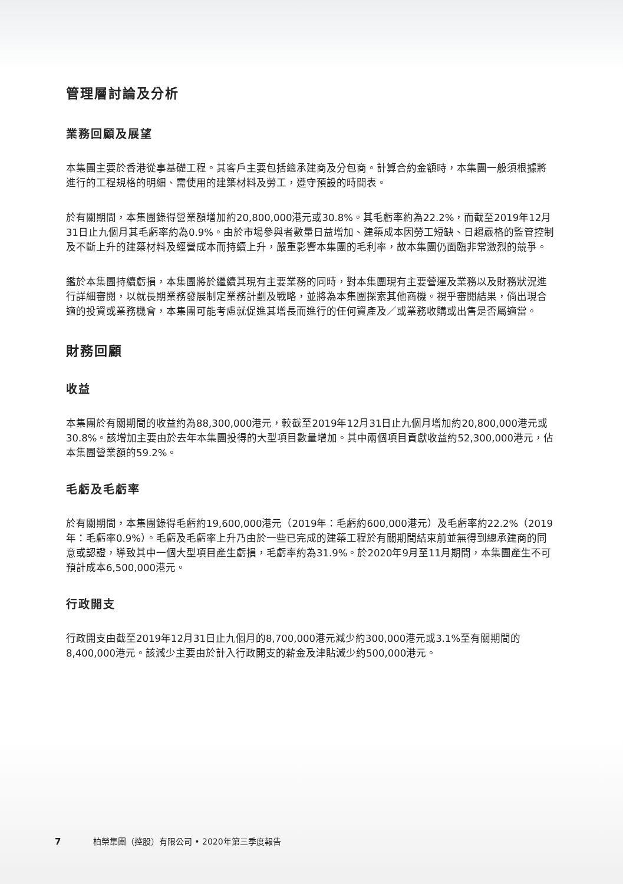管理層討論及分析
業務回顧及展望
本集團主要於香港從事基礎工程。其客戶主要包括總承建商及分包商。計算合約金額時，本集團一般須根據將進行的工程規格的明細、需使用的建築材料及勞工，遵守預設的時間表。
於有關期間，本集團錄得營業額增加約20,800,000港元或30.8%。其毛虧率約為22.2%，而截至2019年12月31日止九個月其毛虧率約為0.9%。由於市場參與者數量日益增加、建築成本因勞工短缺、日趨嚴格的監管控制及不斷上升的建築材料及經營成本而持續上升，嚴重影響本集團的毛利率，故本集團仍面臨非常激烈的競爭。
鑑於本集團持續虧損，本集團將於繼續其現有主要業務的同時，對本集團現有主要營運及業務以及財務狀況進行詳細審閱，以就長期業務發展制定業務計劃及戰略，並將為本集團探索其他商機。視乎審閱結果，倘出現合適的投資或業務機會，本集團可能考慮就促進其增長而進行的任何資產及／或業務收購或出售是否屬適當。
財務回顧
收益
本集團於有關期間的收益約為88,300,000港元，較截至2019年12月31日止九個月增加約20,800,000港元或30.8%。該增加主要由於去年本集團投得的大型項目數量增加。其中兩個項目貢獻收益約52,300,000港元，佔本集團營業額的59.2%。
毛虧及毛虧率
於有關期間，本集團錄得毛虧約19,600,000港元（2019年：毛虧約600,000港元）及毛虧率約22.2%（2019年：毛虧率0.9%）。毛虧及毛虧率上升乃由於一些已完成的建築工程於有關期間結束前並無得到總承建商的同意或認證，導致其中一個大型項目產生虧損，毛虧率約為31.9%。於2020年9月至11月期間，本集團產生不可預計成本6,500,000港元。
行政開支
行政開支由截至2019年12月31日止九個月的8,700,000港元減少約300,000港元或3.1%至有關期間的8,400,000港元。該減少主要由於計入行政開支的薪金及津貼減少約500,000港元。
7 柏榮集團（控股）有限公司 • 2020年第三季度報告